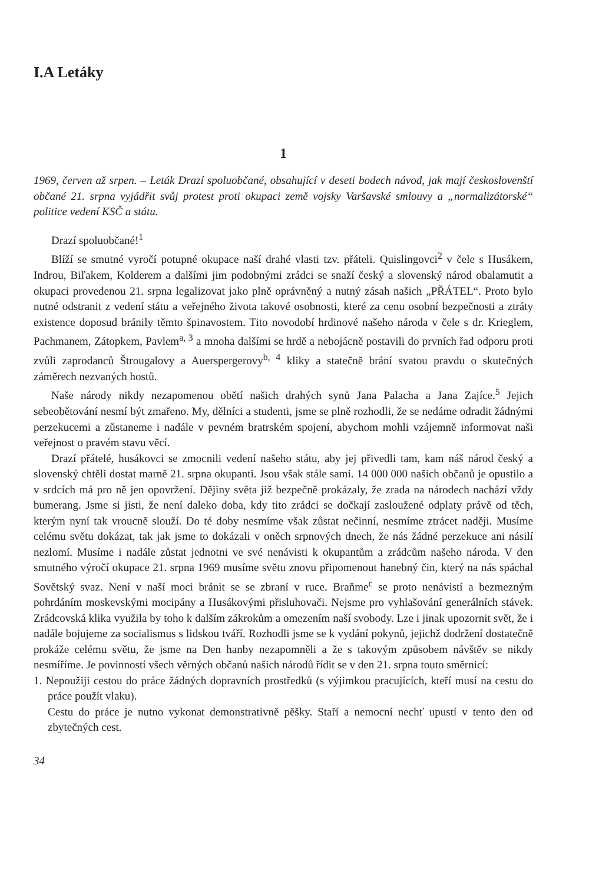I.A Letáky
1
1969, červen až srpen. – Leták Drazí spoluobčané, obsahující v deseti bodech návod, jak mají českoslovenští občané 21. srpna vyjádřit svůj protest proti okupaci země vojsky Varšavské smlouvy a „normalizátorské“ politice vedení KSČ a státu.
Drazí spoluobčané!<sup>1</sup>
Blíží se smutné vyročí potupné okupace naší drahé vlasti tzv. přáteli. Quislingovci<sup>2</sup> v čele s Husákem, Indrou, Biľakem, Kolderem a dalšími jim podobnými zrádci se snaží český a slovenský národ obalamutit a okupaci provedenou 21. srpna legalizovat jako plně oprávněný a nutný zásah našich „PŘÁTEL“. Proto bylo nutné odstranit z vedení státu a veřejného života takové osobnosti, které za cenu osobní bezpečnosti a ztráty existence doposud bránily těmto špinavostem. Tito novodobí hrdinové našeho národa v čele s dr. Krieglem, Pachmanem, Zátopkem, Pavlem<sup>a, 3</sup> a mnoha dalšími se hrdě a nebojácně postavili do prvních řad odporu proti zvůli zaprodanců Štrougalovy a Auerspergerovy<sup>b, 4</sup> kliky a statečně brání svatou pravdu o skutečných záměrech nezvaných hostů.
Naše národy nikdy nezapomenou obětí našich drahých synů Jana Palacha a Jana Zajíce.<sup>5</sup> Jejich sebeobětování nesmí být zmařeno. My, dělníci a studenti, jsme se plně rozhodli, že se nedáme odradit žádnými perzekucemi a zůstaneme i nadále v pevném bratrském spojení, abychom mohli vzájemně informovat naši veřejnost o pravém stavu věcí.
Drazí přátelé, husákovci se zmocnili vedení našeho státu, aby jej přivedli tam, kam náš národ český a slovenský chtěli dostat marně 21. srpna okupanti. Jsou však stále sami. 14 000 000 našich občanů je opustilo a v srdcích má pro ně jen opovržení. Dějiny světa již bezpečně prokázaly, že zrada na národech nachází vždy bumerang. Jsme si jisti, že není daleko doba, kdy tito zrádci se dočkají zasloužené odplaty právě od těch, kterým nyní tak vroucně slouží. Do té doby nesmíme však zůstat nečinní, nesmíme ztrácet naději. Musíme celému světu dokázat, tak jak jsme to dokázali v oněch srpnových dnech, že nás žádné perzekuce ani násilí nezlomí. Musíme i nadále zůstat jednotni ve své nenávisti k okupantům a zrádcům našeho národa. V den smutného výročí okupace 21. srpna 1969 musíme světu znovu připomenout hanebný čin, který na nás spáchal Sovětský svaz. Není v naší moci bránit se se zbraní v ruce. Braňme<sup>c</sup> se proto nenávistí a bezmezným pohrdáním moskevskými mocipány a Husákovými přisluhovači. Nejsme pro vyhlašování generálních stávek. Zrádcovská klika využila by toho k dalším zákrokům a omezením naší svobody. Lze i jinak upozornit svět, že i nadále bojujeme za socialismus s lidskou tváří. Rozhodli jsme se k vydání pokynů, jejichž dodržení dostatečně prokáže celému světu, že jsme na Den hanby nezapomněli a že s takovým způsobem návštěv se nikdy nesmíříme. Je povinností všech věrných občanů našich národů řídit se v den 21. srpna touto směrnicí:
1. Nepoužiji cestou do práce žádných dopravních prostředků (s výjimkou pracujících, kteří musí na cestu do práce použít vlaku).
Cestu do práce je nutno vykonat demonstrativně pěšky. Staří a nemocní nechť upustí v tento den od zbytečných cest.
34